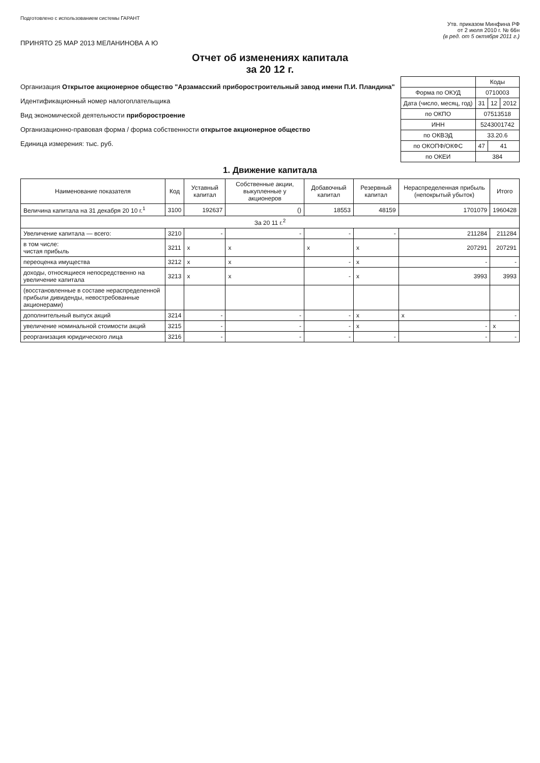Подготовлено с использованием системы ГАРАНТ
Утв. приказом Минфина РФ
от 2 июля 2010 г. № 66н
(в ред. от 5 октября 2011 г.)
ПРИНЯТО 25 МАР 2013 МЕЛАНИНОВА А Ю
Отчет об изменениях капитала
за 20 12 г.
Организация Открытое акционерное общество "Арзамасский приборостроительный завод имени П.И. Пландина"
Идентификационный номер налогоплательщика
Вид экономической деятельности приборостроение
Организационно-правовая форма / форма собственности открытое акционерное общество
Единица измерения: тыс. руб.
| | Коды | | |
| Форма по ОКУД | 0710003 | | |
| Дата (число, месяц, год) | 31 | 12 | 2012 |
| по ОКПО | 07513518 | | |
| ИНН | 5243001742 | | |
| по ОКВЭД | 33.20.6 | | |
| по ОКОПФ/ОКФС | 47 | 41 | |
| по ОКЕИ | 384 | | |
1. Движение капитала
| Наименование показателя | Код | Уставный капитал | Собственные акции, выкупленные у акционеров | Добавочный капитал | Резервный капитал | Нераспределенная прибыль (непокрытый убыток) | Итого |
| --- | --- | --- | --- | --- | --- | --- | --- |
| Величина капитала на 31 декабря 20 10 г.<sup>1</sup> | 3100 | 192637 | () | 18553 | 48159 | 1701079 | 1960428 |
| За 20 11 г.<sup>2</sup> | | | | | | | |
| Увеличение капитала — всего: | 3210 | - | - | - | - | 211284 | 211284 |
| в том числе: чистая прибыль | 3211 | x | x | x | x | 207291 | 207291 |
| переоценка имущества | 3212 | x | x | - | x | - | - |
| доходы, относящиеся непосредственно на увеличение капитала | 3213 | x | x | - | x | 3993 | 3993 |
| (восстановленные в составе нераспределенной прибыли дивиденды, невостребованные акционерами) | | | | | | | |
| дополнительный выпуск акций | 3214 | - | - | - | x | x | - |
| увеличение номинальной стоимости акций | 3215 | - | - | - | x | - | x |
| реорганизация юридического лица | 3216 | - | - | - | - | - | - |